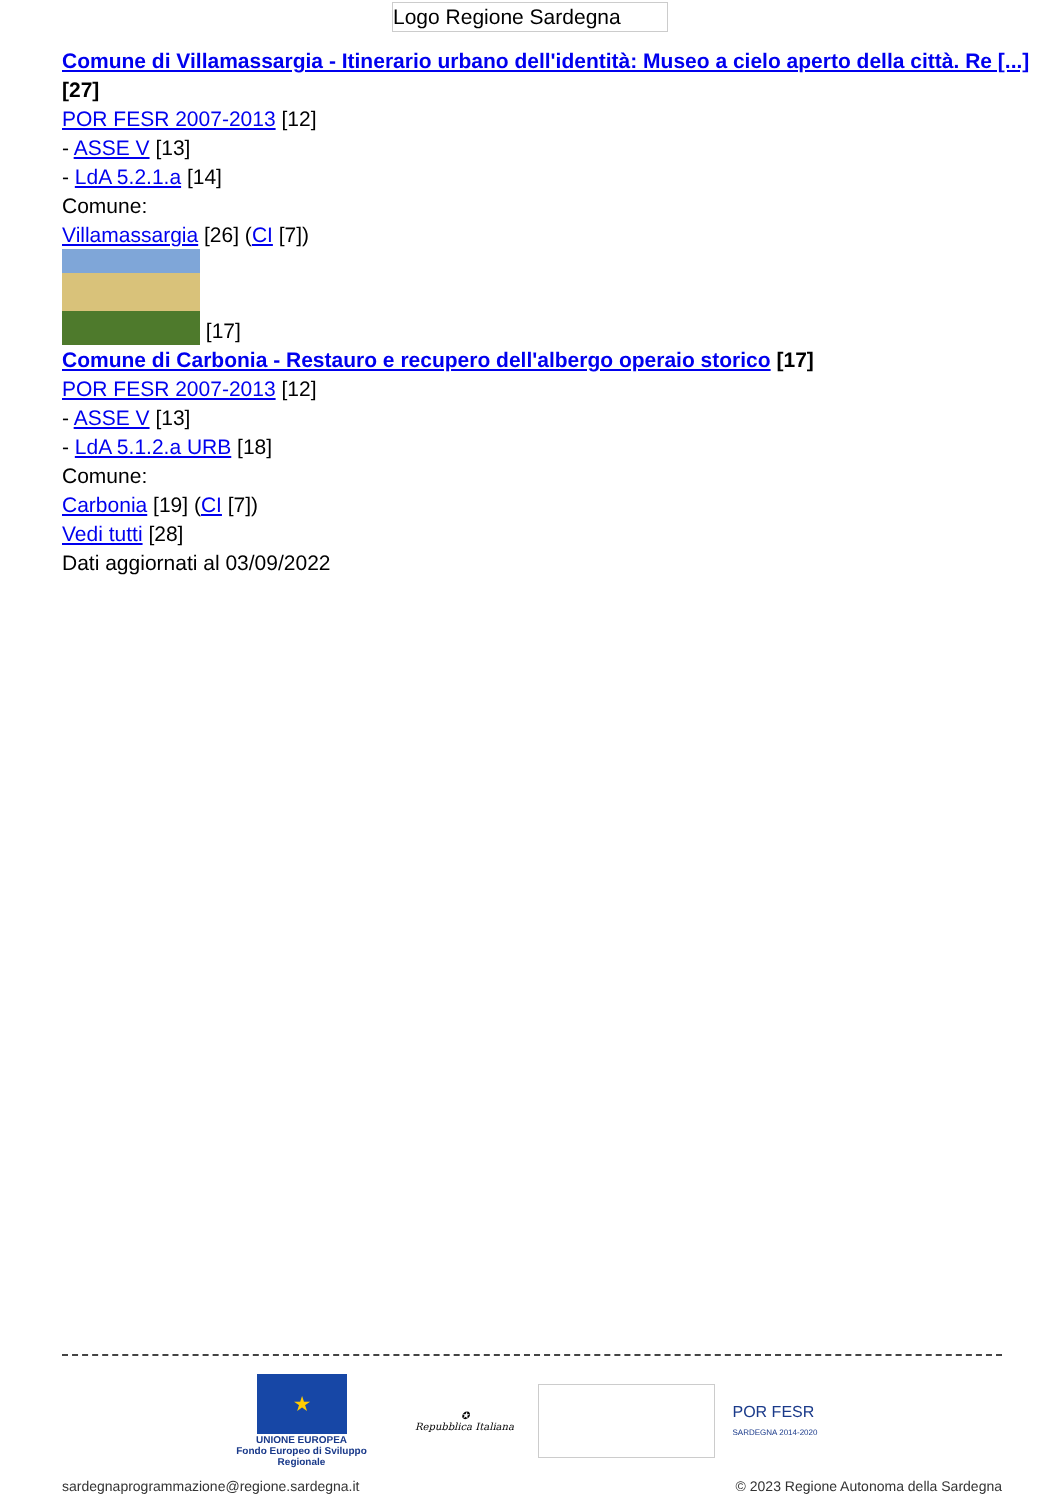Logo Regione Sardegna
Comune di Villamassargia - Itinerario urbano dell'identità: Museo a cielo aperto della città. Re [...] [27]
POR FESR 2007-2013 [12]
- ASSE V [13]
- LdA 5.2.1.a [14]
Comune:
Villamassargia [26] (CI [7])
[17]
Comune di Carbonia - Restauro e recupero dell'albergo operaio storico [17]
POR FESR 2007-2013 [12]
- ASSE V [13]
- LdA 5.1.2.a URB [18]
Comune:
Carbonia [19] (CI [7])
Vedi tutti [28]
Dati aggiornati al 03/09/2022
★
UNIONE EUROPEA
Fondo Europeo di Sviluppo Regionale
✪
Repubblica Italiana
POR FESR
SARDEGNA 2014-2020
sardegnaprogrammazione@regione.sardegna.it © 2023 Regione Autonoma della Sardegna